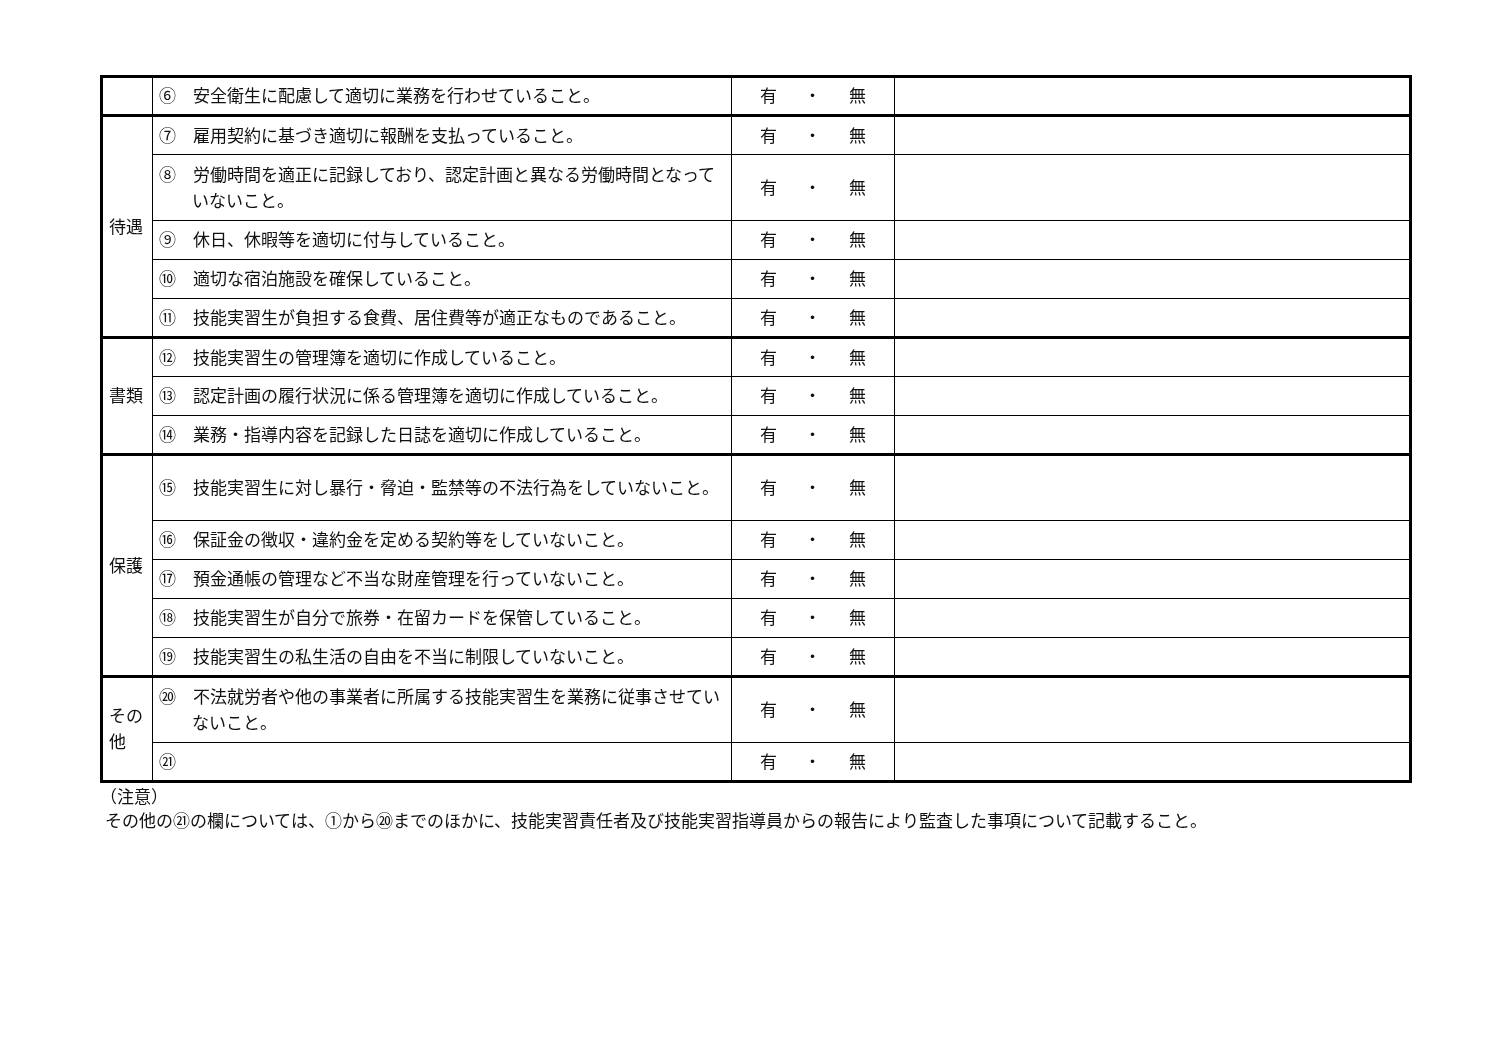| | ⑥ 安全衛生に配慮して適切に業務を行わせていること。 | 有 ・ 無 | |
| 待遇 | ⑦ 雇用契約に基づき適切に報酬を支払っていること。 | 有 ・ 無 | |
| | ⑧ 労働時間を適正に記録しており、認定計画と異なる労働時間となっていないこと。 | 有 ・ 無 | |
| | ⑨ 休日、休暇等を適切に付与していること。 | 有 ・ 無 | |
| | ⑩ 適切な宿泊施設を確保していること。 | 有 ・ 無 | |
| | ⑪ 技能実習生が負担する食費、居住費等が適正なものであること。 | 有 ・ 無 | |
| 書類 | ⑫ 技能実習生の管理簿を適切に作成していること。 | 有 ・ 無 | |
| | ⑬ 認定計画の履行状況に係る管理簿を適切に作成していること。 | 有 ・ 無 | |
| | ⑭ 業務・指導内容を記録した日誌を適切に作成していること。 | 有 ・ 無 | |
| 保護 | ⑮ 技能実習生に対し暴行・脅迫・監禁等の不法行為をしていないこと。 | 有 ・ 無 | |
| | ⑯ 保証金の徴収・違約金を定める契約等をしていないこと。 | 有 ・ 無 | |
| | ⑰ 預金通帳の管理など不当な財産管理を行っていないこと。 | 有 ・ 無 | |
| | ⑱ 技能実習生が自分で旅券・在留カードを保管していること。 | 有 ・ 無 | |
| | ⑲ 技能実習生の私生活の自由を不当に制限していないこと。 | 有 ・ 無 | |
| その他 | ⑳ 不法就労者や他の事業者に所属する技能実習生を業務に従事させていないこと。 | 有 ・ 無 | |
| | ㉑ | 有 ・ 無 | |
（注意）
その他の㉑の欄については、①から⑳までのほかに、技能実習責任者及び技能実習指導員からの報告により監査した事項について記載すること。